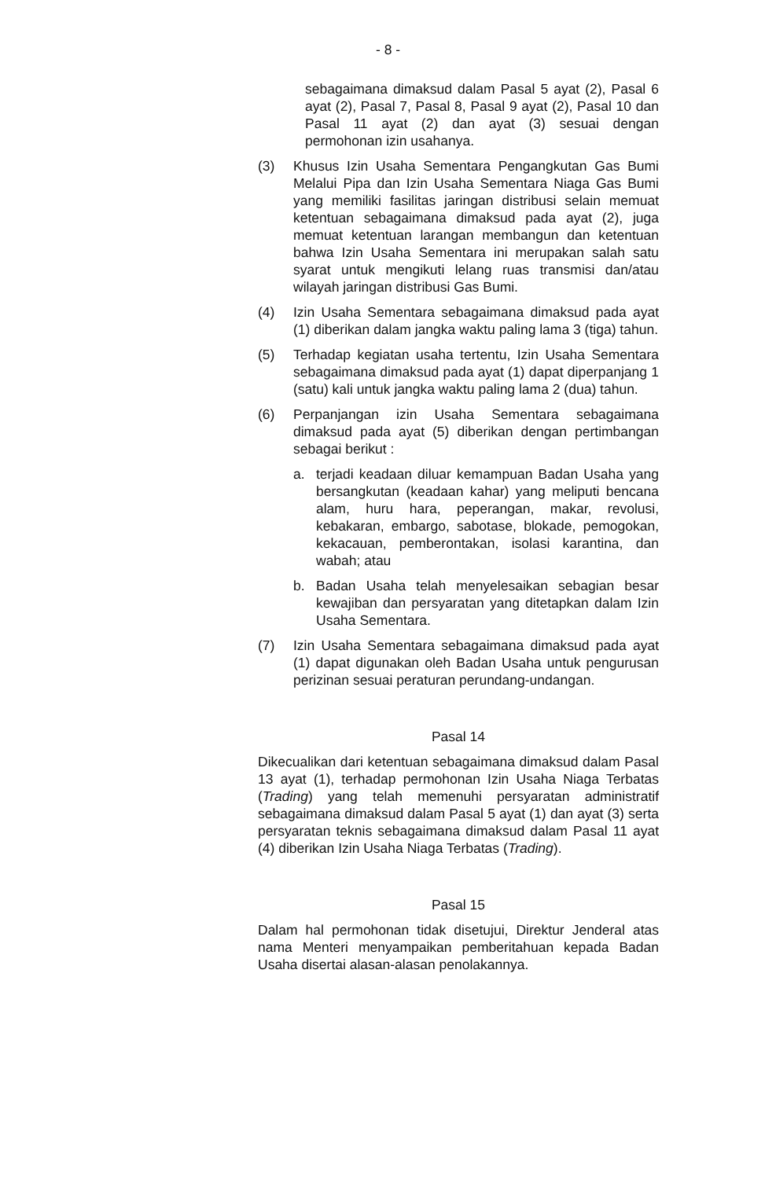- 8 -
sebagaimana dimaksud dalam Pasal 5 ayat (2), Pasal 6 ayat (2), Pasal 7, Pasal 8, Pasal 9 ayat (2), Pasal 10 dan Pasal 11 ayat (2) dan ayat (3) sesuai dengan permohonan izin usahanya.
(3) Khusus Izin Usaha Sementara Pengangkutan Gas Bumi Melalui Pipa dan Izin Usaha Sementara Niaga Gas Bumi yang memiliki fasilitas jaringan distribusi selain memuat ketentuan sebagaimana dimaksud pada ayat (2), juga memuat ketentuan larangan membangun dan ketentuan bahwa Izin Usaha Sementara ini merupakan salah satu syarat untuk mengikuti lelang ruas transmisi dan/atau wilayah jaringan distribusi Gas Bumi.
(4) Izin Usaha Sementara sebagaimana dimaksud pada ayat (1) diberikan dalam jangka waktu paling lama 3 (tiga) tahun.
(5) Terhadap kegiatan usaha tertentu, Izin Usaha Sementara sebagaimana dimaksud pada ayat (1) dapat diperpanjang 1 (satu) kali untuk jangka waktu paling lama 2 (dua) tahun.
(6) Perpanjangan izin Usaha Sementara sebagaimana dimaksud pada ayat (5) diberikan dengan pertimbangan sebagai berikut :
a. terjadi keadaan diluar kemampuan Badan Usaha yang bersangkutan (keadaan kahar) yang meliputi bencana alam, huru hara, peperangan, makar, revolusi, kebakaran, embargo, sabotase, blokade, pemogokan, kekacauan, pemberontakan, isolasi karantina, dan wabah; atau
b. Badan Usaha telah menyelesaikan sebagian besar kewajiban dan persyaratan yang ditetapkan dalam Izin Usaha Sementara.
(7) Izin Usaha Sementara sebagaimana dimaksud pada ayat (1) dapat digunakan oleh Badan Usaha untuk pengurusan perizinan sesuai peraturan perundang-undangan.
Pasal 14
Dikecualikan dari ketentuan sebagaimana dimaksud dalam Pasal 13 ayat (1), terhadap permohonan Izin Usaha Niaga Terbatas (Trading) yang telah memenuhi persyaratan administratif sebagaimana dimaksud dalam Pasal 5 ayat (1) dan ayat (3) serta persyaratan teknis sebagaimana dimaksud dalam Pasal 11 ayat (4) diberikan Izin Usaha Niaga Terbatas (Trading).
Pasal 15
Dalam hal permohonan tidak disetujui, Direktur Jenderal atas nama Menteri menyampaikan pemberitahuan kepada Badan Usaha disertai alasan-alasan penolakannya.